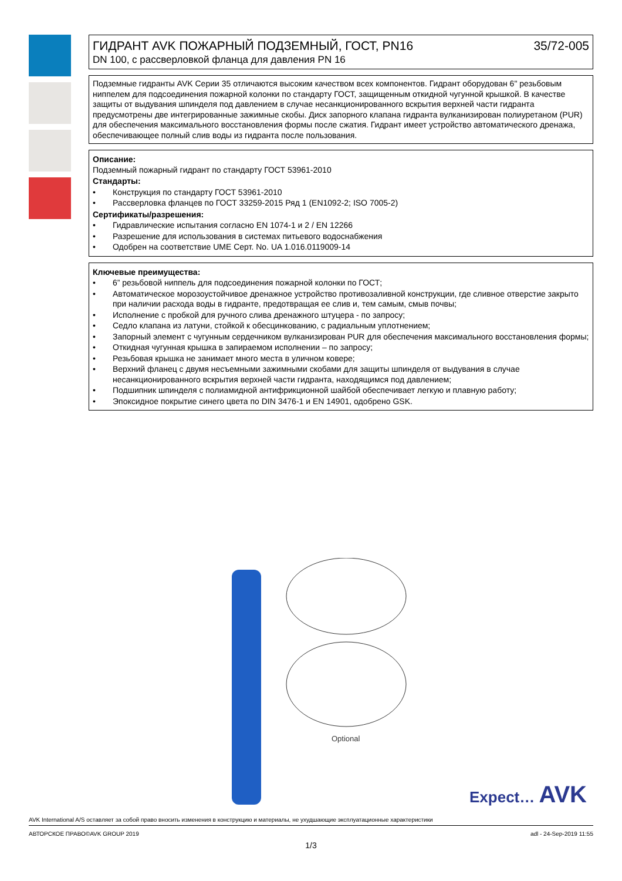ГИДРАНТ AVK ПОЖАРНЫЙ ПОДЗЕМНЫЙ, ГОСТ, PN16 35/72-005
DN 100, с рассверловкой фланца для давления PN 16
Подземные гидранты AVK Серии 35 отличаются высоким качеством всех компонентов. Гидрант оборудован 6" резьбовым ниппелем для подсоединения пожарной колонки по стандарту ГОСТ, защищенным откидной чугунной крышкой. В качестве защиты от выдувания шпинделя под давлением в случае несанкционированного вскрытия верхней части гидранта предусмотрены две интегрированные зажимные скобы. Диск запорного клапана гидранта вулканизирован полиуретаном (PUR) для обеспечения максимального восстановления формы после сжатия. Гидрант имеет устройство автоматического дренажа, обеспечивающее полный слив воды из гидранта после пользования.
Описание:
Подземный пожарный гидрант по стандарту ГОСТ 53961-2010
Стандарты:
• Конструкция по стандарту ГОСТ 53961-2010
• Рассверловка фланцев по ГОСТ 33259-2015 Ряд 1 (EN1092-2; ISO 7005-2)
Сертификаты/разрешения:
• Гидравлические испытания согласно EN 1074-1 и 2 / EN 12266
• Разрешение для использования в системах питьевого водоснабжения
• Одобрен на соответствие UME Серт. No. UA 1.016.0119009-14
Ключевые преимущества:
• 6” резьбовой ниппель для подсоединения пожарной колонки по ГОСТ;
• Автоматическое морозоустойчивое дренажное устройство противозаливной конструкции, где сливное отверстие закрыто при наличии расхода воды в гидранте, предотвращая ее слив и, тем самым, смыв почвы;
• Исполнение с пробкой для ручного слива дренажного штуцера - по запросу;
• Седло клапана из латуни, стойкой к обесцинкованию, с радиальным уплотнением;
• Запорный элемент с чугунным сердечником вулканизирован PUR для обеспечения максимального восстановления формы;
• Откидная чугунная крышка в запираемом исполнении – по запросу;
• Резьбовая крышка не занимает много места в уличном ковере;
• Верхний фланец с двумя несъемными зажимными скобами для защиты шпинделя от выдувания в случае несанкционированного вскрытия верхней части гидранта, находящимся под давлением;
• Подшипник шпинделя с полиамидной антифрикционной шайбой обеспечивает легкую и плавную работу;
• Эпоксидное покрытие синего цвета по DIN 3476-1 и EN 14901, одобрено GSK.
Optional
Expect… AVK
AVK International A/S оставляет за собой право вносить изменения в конструкцию и материалы, не ухудшающие эксплуатационные характеристики
АВТОРСКОЕ ПРАВО©AVK GROUP 2019 adl - 24-Sep-2019 11:55
1/3